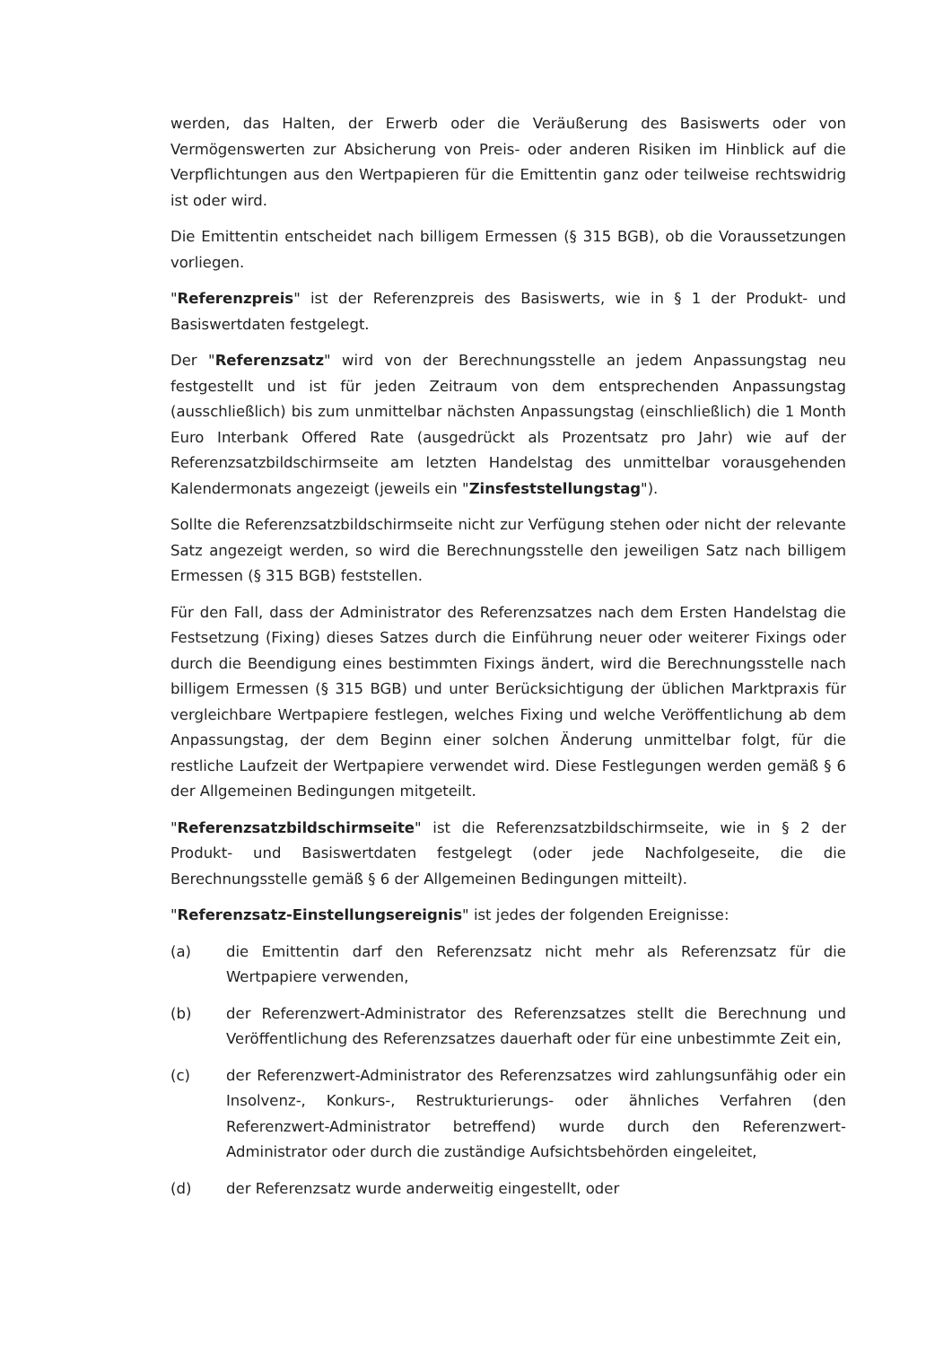werden, das Halten, der Erwerb oder die Veräußerung des Basiswerts oder von Vermögenswerten zur Absicherung von Preis- oder anderen Risiken im Hinblick auf die Verpflichtungen aus den Wertpapieren für die Emittentin ganz oder teilweise rechtswidrig ist oder wird.
Die Emittentin entscheidet nach billigem Ermessen (§ 315 BGB), ob die Voraussetzungen vorliegen.
"Referenzpreis" ist der Referenzpreis des Basiswerts, wie in § 1 der Produkt- und Basiswertdaten festgelegt.
Der "Referenzsatz" wird von der Berechnungsstelle an jedem Anpassungstag neu festgestellt und ist für jeden Zeitraum von dem entsprechenden Anpassungstag (ausschließlich) bis zum unmittelbar nächsten Anpassungstag (einschließlich) die 1 Month Euro Interbank Offered Rate (ausgedrückt als Prozentsatz pro Jahr) wie auf der Referenzsatzbildschirmseite am letzten Handelstag des unmittelbar vorausgehenden Kalendermonats angezeigt (jeweils ein "Zinsfeststellungstag").
Sollte die Referenzsatzbildschirmseite nicht zur Verfügung stehen oder nicht der relevante Satz angezeigt werden, so wird die Berechnungsstelle den jeweiligen Satz nach billigem Ermessen (§ 315 BGB) feststellen.
Für den Fall, dass der Administrator des Referenzsatzes nach dem Ersten Handelstag die Festsetzung (Fixing) dieses Satzes durch die Einführung neuer oder weiterer Fixings oder durch die Beendigung eines bestimmten Fixings ändert, wird die Berechnungsstelle nach billigem Ermessen (§ 315 BGB) und unter Berücksichtigung der üblichen Marktpraxis für vergleichbare Wertpapiere festlegen, welches Fixing und welche Veröffentlichung ab dem Anpassungstag, der dem Beginn einer solchen Änderung unmittelbar folgt, für die restliche Laufzeit der Wertpapiere verwendet wird. Diese Festlegungen werden gemäß § 6 der Allgemeinen Bedingungen mitgeteilt.
"Referenzsatzbildschirmseite" ist die Referenzsatzbildschirmseite, wie in § 2 der Produkt- und Basiswertdaten festgelegt (oder jede Nachfolgeseite, die die Berechnungsstelle gemäß § 6 der Allgemeinen Bedingungen mitteilt).
"Referenzsatz-Einstellungsereignis" ist jedes der folgenden Ereignisse:
(a) die Emittentin darf den Referenzsatz nicht mehr als Referenzsatz für die Wertpapiere verwenden,
(b) der Referenzwert-Administrator des Referenzsatzes stellt die Berechnung und Veröffentlichung des Referenzsatzes dauerhaft oder für eine unbestimmte Zeit ein,
(c) der Referenzwert-Administrator des Referenzsatzes wird zahlungsunfähig oder ein Insolvenz-, Konkurs-, Restrukturierungs- oder ähnliches Verfahren (den Referenzwert-Administrator betreffend) wurde durch den Referenzwert-Administrator oder durch die zuständige Aufsichtsbehörden eingeleitet,
(d) der Referenzsatz wurde anderweitig eingestellt, oder